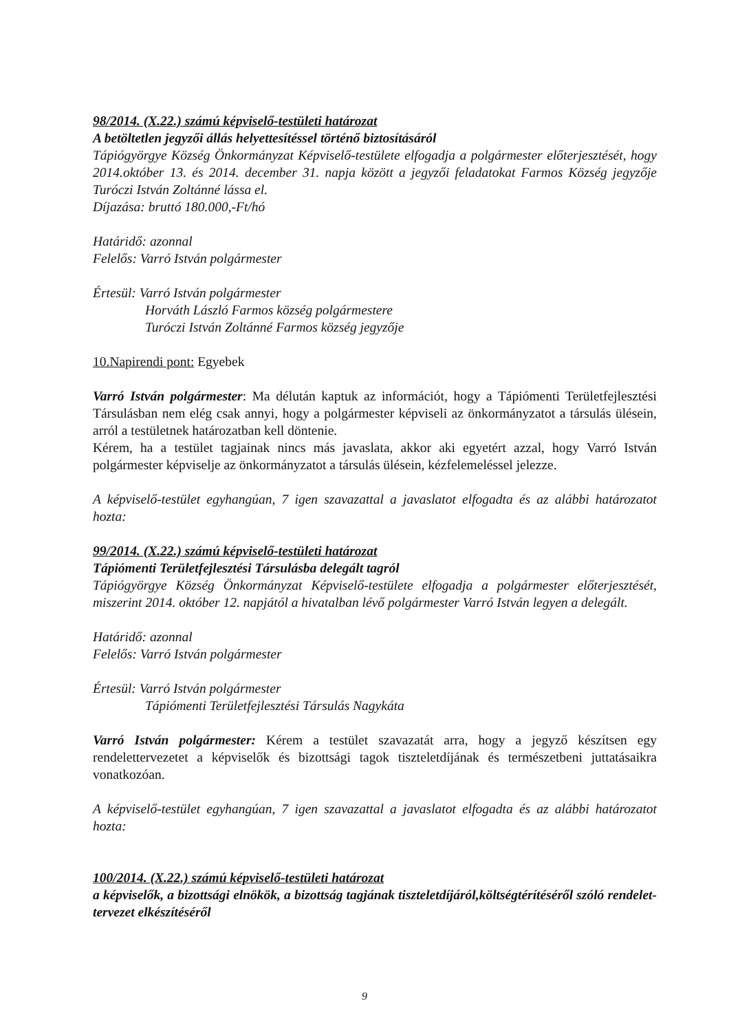98/2014. (X.22.) számú képviselő-testületi határozat
A betöltetlen jegyzői állás helyettesítéssel történő biztosításáról
Tápiógyörgye Község Önkormányzat Képviselő-testülete elfogadja a polgármester előterjesztését, hogy 2014.október 13. és 2014. december 31. napja között a jegyzői feladatokat Farmos Község jegyzője Turóczi István Zoltánné lássa el.
Díjazása: bruttó 180.000,-Ft/hó
Határidő: azonnal
Felelős: Varró István polgármester
Értesül: Varró István polgármester
Horváth László Farmos község polgármestere
Turóczi István Zoltánné Farmos község jegyzője
10.Napirendi pont: Egyebek
Varró István polgármester: Ma délután kaptuk az információt, hogy a Tápiómenti Területfejlesztési Társulásban nem elég csak annyi, hogy a polgármester képviseli az önkormányzatot a társulás ülésein, arról a testületnek határozatban kell döntenie.
Kérem, ha a testület tagjainak nincs más javaslata, akkor aki egyetért azzal, hogy Varró István polgármester képviselje az önkormányzatot a társulás ülésein, kézfelemeléssel jelezze.
A képviselő-testület egyhangúan, 7 igen szavazattal a javaslatot elfogadta és az alábbi határozatot hozta:
99/2014. (X.22.) számú képviselő-testületi határozat
Tápiómenti Területfejlesztési Társulásba delegált tagról
Tápiógyörgye Község Önkormányzat Képviselő-testülete elfogadja a polgármester előterjesztését, miszerint 2014. október 12. napjától a hivatalban lévő polgármester Varró István legyen a delegált.
Határidő: azonnal
Felelős: Varró István polgármester
Értesül: Varró István polgármester
Tápiómenti Területfejlesztési Társulás Nagykáta
Varró István polgármester: Kérem a testület szavazatát arra, hogy a jegyző készítsen egy rendelettervezetet a képviselők és bizottsági tagok tiszteletdíjának és természetbeni juttatásaikra vonatkozóan.
A képviselő-testület egyhangúan, 7 igen szavazattal a javaslatot elfogadta és az alábbi határozatot hozta:
100/2014. (X.22.) számú képviselő-testületi határozat
a képviselők, a bizottsági elnökök, a bizottság tagjának tiszteletdíjáról,költségtérítéséről szóló rendelet-tervezet elkészítéséről
9